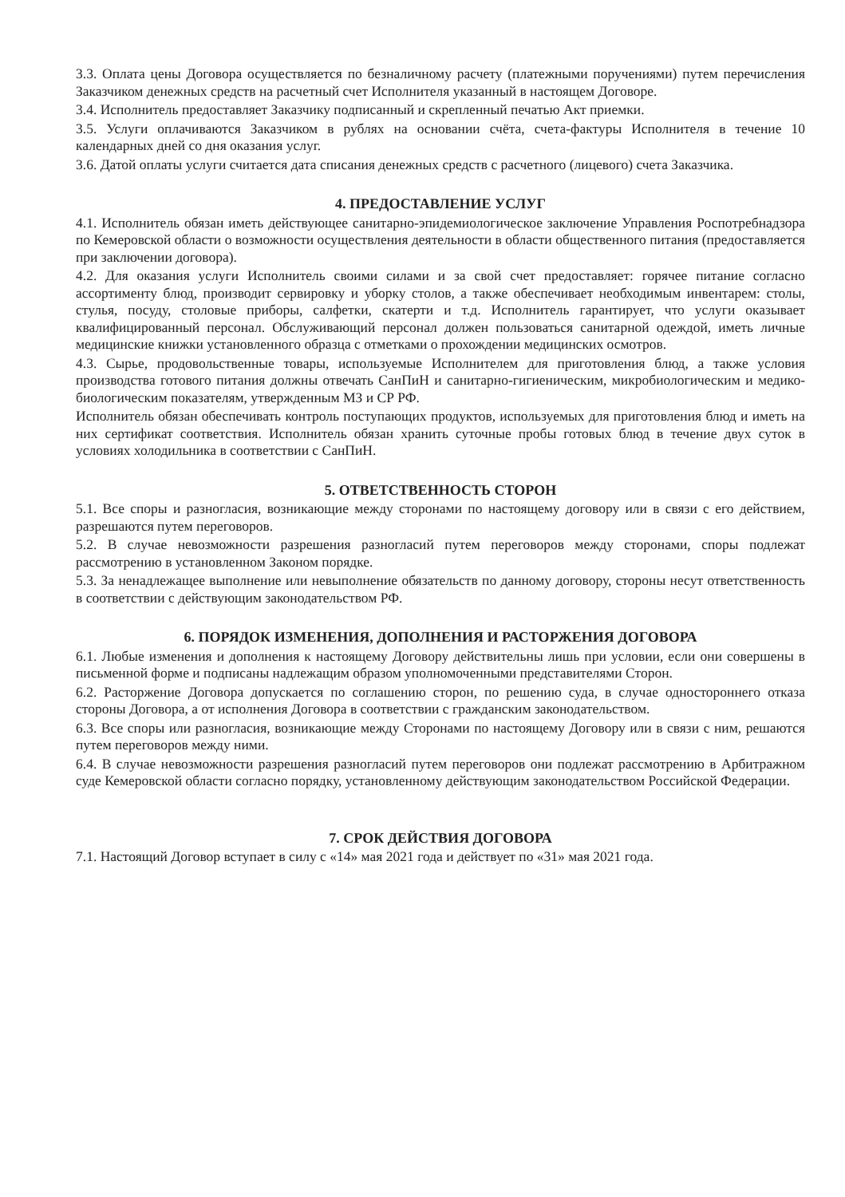3.3. Оплата цены Договора осуществляется по безналичному расчету (платежными поручениями) путем перечисления Заказчиком денежных средств на расчетный счет Исполнителя указанный в настоящем Договоре.
3.4. Исполнитель предоставляет Заказчику подписанный и скрепленный печатью Акт приемки.
3.5. Услуги оплачиваются Заказчиком в рублях на основании счёта, счета-фактуры Исполнителя в течение 10 календарных дней со дня оказания услуг.
3.6. Датой оплаты услуги считается дата списания денежных средств с расчетного (лицевого) счета Заказчика.
4. ПРЕДОСТАВЛЕНИЕ УСЛУГ
4.1. Исполнитель обязан иметь действующее санитарно-эпидемиологическое заключение Управления Роспотребнадзора по Кемеровской области о возможности осуществления деятельности в области общественного питания (предоставляется при заключении договора).
4.2. Для оказания услуги Исполнитель своими силами и за свой счет предоставляет: горячее питание согласно ассортименту блюд, производит сервировку и уборку столов, а также обеспечивает необходимым инвентарем: столы, стулья, посуду, столовые приборы, салфетки, скатерти и т.д. Исполнитель гарантирует, что услуги оказывает квалифицированный персонал. Обслуживающий персонал должен пользоваться санитарной одеждой, иметь личные медицинские книжки установленного образца с отметками о прохождении медицинских осмотров.
4.3. Сырье, продовольственные товары, используемые Исполнителем для приготовления блюд, а также условия производства готового питания должны отвечать СанПиН и санитарно-гигиеническим, микробиологическим и медико-биологическим показателям, утвержденным МЗ и СР РФ.
Исполнитель обязан обеспечивать контроль поступающих продуктов, используемых для приготовления блюд и иметь на них сертификат соответствия. Исполнитель обязан хранить суточные пробы готовых блюд в течение двух суток в условиях холодильника в соответствии с СанПиН.
5. ОТВЕТСТВЕННОСТЬ СТОРОН
5.1. Все споры и разногласия, возникающие между сторонами по настоящему договору или в связи с его действием, разрешаются путем переговоров.
5.2. В случае невозможности разрешения разногласий путем переговоров между сторонами, споры подлежат рассмотрению в установленном Законом порядке.
5.3. За ненадлежащее выполнение или невыполнение обязательств по данному договору, стороны несут ответственность в соответствии с действующим законодательством РФ.
6. ПОРЯДОК ИЗМЕНЕНИЯ, ДОПОЛНЕНИЯ И РАСТОРЖЕНИЯ ДОГОВОРА
6.1. Любые изменения и дополнения к настоящему Договору действительны лишь при условии, если они совершены в письменной форме и подписаны надлежащим образом уполномоченными представителями Сторон.
6.2. Расторжение Договора допускается по соглашению сторон, по решению суда, в случае одностороннего отказа стороны Договора, а от исполнения Договора в соответствии с гражданским законодательством.
6.3. Все споры или разногласия, возникающие между Сторонами по настоящему Договору или в связи с ним, решаются путем переговоров между ними.
6.4. В случае невозможности разрешения разногласий путем переговоров они подлежат рассмотрению в Арбитражном суде Кемеровской области согласно порядку, установленному действующим законодательством Российской Федерации.
7. СРОК ДЕЙСТВИЯ ДОГОВОРА
7.1. Настоящий Договор вступает в силу с «14» мая 2021 года и действует по «31» мая 2021 года.